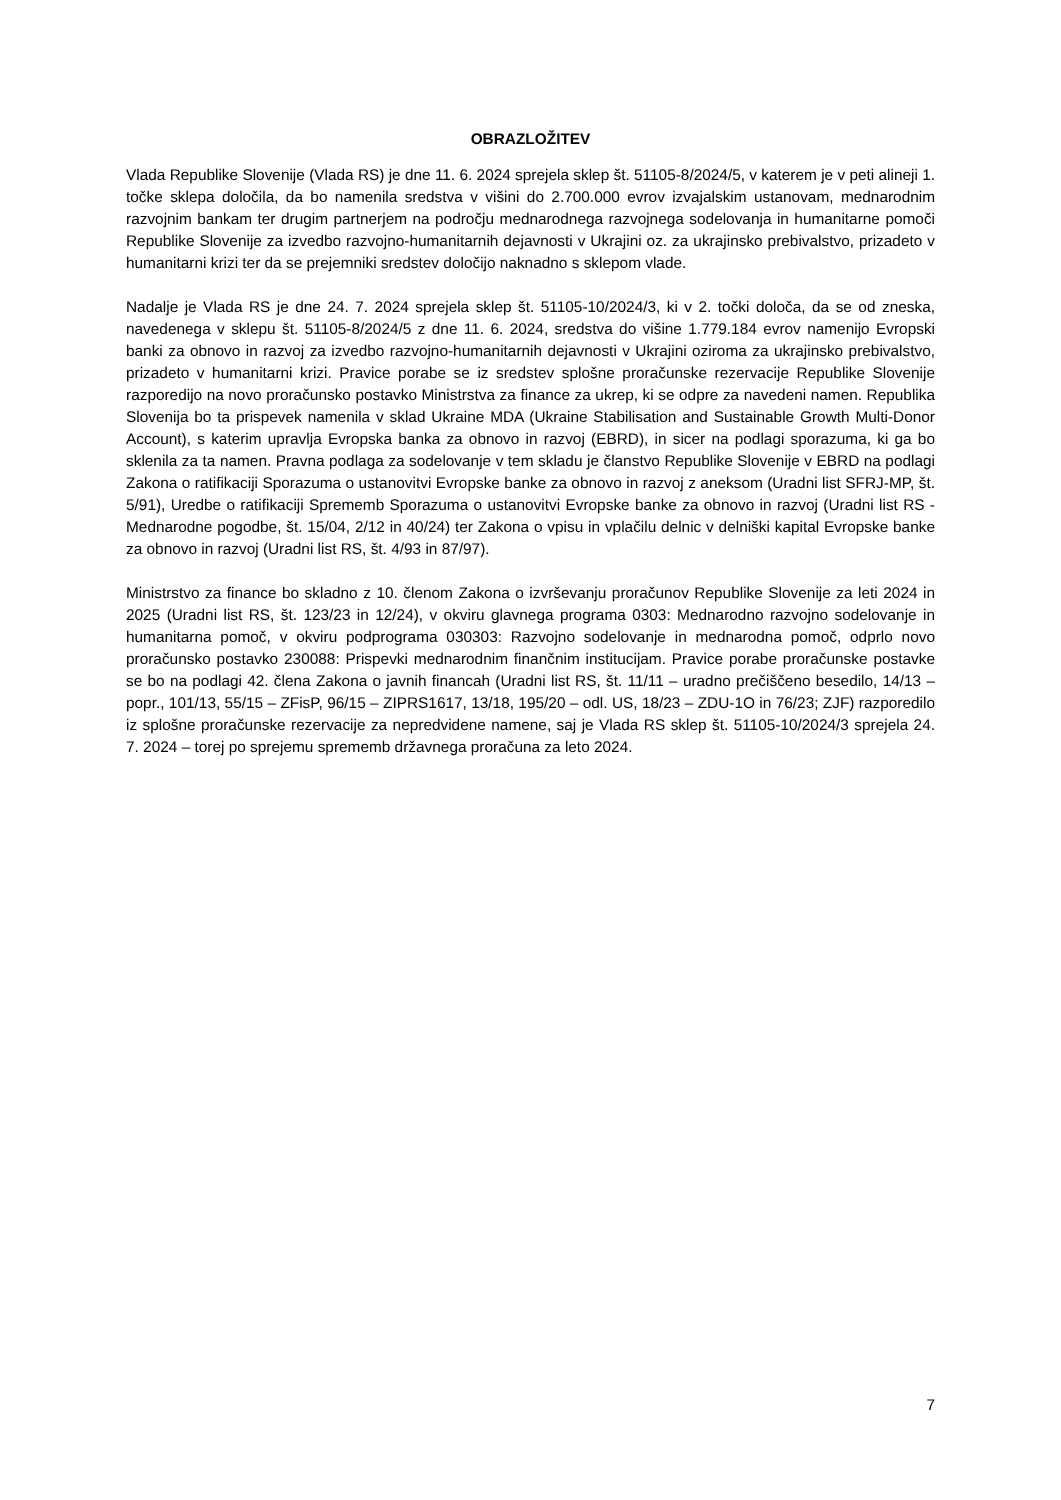OBRAZLOŽITEV
Vlada Republike Slovenije (Vlada RS) je dne 11. 6. 2024 sprejela sklep št. 51105-8/2024/5, v katerem je v peti alineji 1. točke sklepa določila, da bo namenila sredstva v višini do 2.700.000 evrov izvajalskim ustanovam, mednarodnim razvojnim bankam ter drugim partnerjem na področju mednarodnega razvojnega sodelovanja in humanitarne pomoči Republike Slovenije za izvedbo razvojno-humanitarnih dejavnosti v Ukrajini oz. za ukrajinsko prebivalstvo, prizadeto v humanitarni krizi ter da se prejemniki sredstev določijo naknadno s sklepom vlade.
Nadalje je Vlada RS je dne 24. 7. 2024 sprejela sklep št. 51105-10/2024/3, ki v 2. točki določa, da se od zneska, navedenega v sklepu št. 51105-8/2024/5 z dne 11. 6. 2024, sredstva do višine 1.779.184 evrov namenijo Evropski banki za obnovo in razvoj za izvedbo razvojno-humanitarnih dejavnosti v Ukrajini oziroma za ukrajinsko prebivalstvo, prizadeto v humanitarni krizi. Pravice porabe se iz sredstev splošne proračunske rezervacije Republike Slovenije razporedijo na novo proračunsko postavko Ministrstva za finance za ukrep, ki se odpre za navedeni namen. Republika Slovenija bo ta prispevek namenila v sklad Ukraine MDA (Ukraine Stabilisation and Sustainable Growth Multi-Donor Account), s katerim upravlja Evropska banka za obnovo in razvoj (EBRD), in sicer na podlagi sporazuma, ki ga bo sklenila za ta namen. Pravna podlaga za sodelovanje v tem skladu je članstvo Republike Slovenije v EBRD na podlagi Zakona o ratifikaciji Sporazuma o ustanovitvi Evropske banke za obnovo in razvoj z aneksom (Uradni list SFRJ-MP, št. 5/91), Uredbe o ratifikaciji Sprememb Sporazuma o ustanovitvi Evropske banke za obnovo in razvoj (Uradni list RS - Mednarodne pogodbe, št. 15/04, 2/12 in 40/24) ter Zakona o vpisu in vplačilu delnic v delniški kapital Evropske banke za obnovo in razvoj (Uradni list RS, št. 4/93 in 87/97).
Ministrstvo za finance bo skladno z 10. členom Zakona o izvrševanju proračunov Republike Slovenije za leti 2024 in 2025 (Uradni list RS, št. 123/23 in 12/24), v okviru glavnega programa 0303: Mednarodno razvojno sodelovanje in humanitarna pomoč, v okviru podprograma 030303: Razvojno sodelovanje in mednarodna pomoč, odprlo novo proračunsko postavko 230088: Prispevki mednarodnim finančnim institucijam. Pravice porabe proračunske postavke se bo na podlagi 42. člena Zakona o javnih financah (Uradni list RS, št. 11/11 – uradno prečiščeno besedilo, 14/13 – popr., 101/13, 55/15 – ZFisP, 96/15 – ZIPRS1617, 13/18, 195/20 – odl. US, 18/23 – ZDU-1O in 76/23; ZJF) razporedilo iz splošne proračunske rezervacije za nepredvidene namene, saj je Vlada RS sklep št. 51105-10/2024/3 sprejela 24. 7. 2024 – torej po sprejemu sprememb državnega proračuna za leto 2024.
7